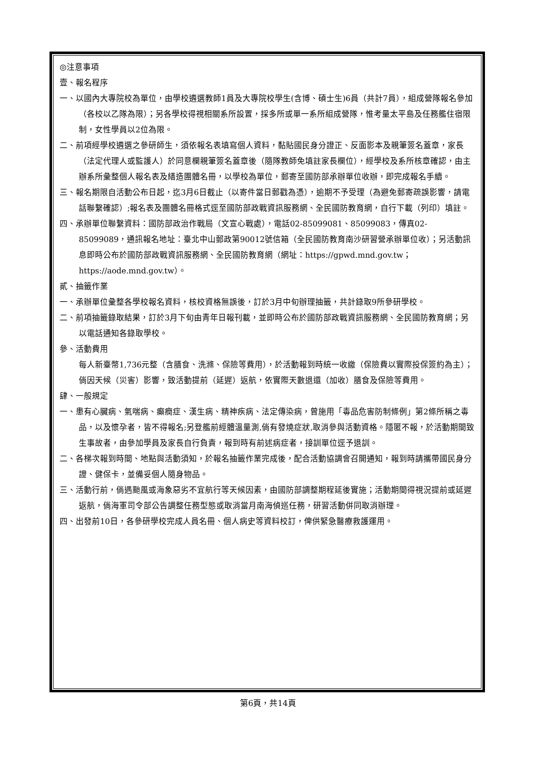◎注意事項
壹、報名程序
一、以國內大專院校為單位，由學校遴選教師1員及大專院校學生(含博、碩士生)6員（共計7員），組成營隊報名參加（各校以乙隊為限）；另各學校得視相關系所設置，採多所或單一系所組成營隊，惟考量太平島及任務艦住宿限制，女性學員以2位為限。
二、前項經學校遴選之參研師生，須依報名表填寫個人資料，黏貼國民身分證正、反面影本及親筆簽名蓋章，家長（法定代理人或監護人）於同意欄親筆簽名蓋章後（隨隊教師免填註家長欄位），經學校及系所核章確認，由主辦系所彙整個人報名表及繕造團體名冊，以學校為單位，郵寄至國防部承辦單位收辦，即完成報名手續。
三、報名期限自活動公布日起，迄3月6日截止（以寄件當日郵戳為憑），逾期不予受理（為避免郵寄疏誤影響，請電話聯繫確認）;報名表及團體名冊格式逕至國防部政戰資訊服務網、全民國防教育網，自行下載（列印）填註。
四、承辦單位聯繫資料：國防部政治作戰局（文宣心戰處），電話02-85099081、85099083，傳真02-85099089，通訊報名地址：臺北中山郵政第90012號信箱（全民國防教育南沙研習營承辦單位收）；另活動訊息即時公布於國防部政戰資訊服務網、全民國防教育網（網址：https://gpwd.mnd.gov.tw；https://aode.mnd.gov.tw）。
貳、抽籤作業
一、承辦單位彙整各學校報名資料，核校資格無誤後，訂於3月中旬辦理抽籤，共計錄取9所參研學校。
二、前項抽籤錄取結果，訂於3月下旬由青年日報刊載，並即時公布於國防部政戰資訊服務網、全民國防教育網；另以電話通知各錄取學校。
參、活動費用
每人新臺幣1,736元整（含膳食、洗滌、保險等費用），於活動報到時統一收繳（保險費以實際投保簽約為主）；倘因天候（災害）影響，致活動提前（延遲）返航，依實際天數退還（加收）膳食及保險等費用。
肆、一般規定
一、患有心臟病、氣喘病、癲癇症、漢生病、精神疾病、法定傳染病，曾施用「毒品危害防制條例」第2條所稱之毒品，以及懷孕者，皆不得報名;另登艦前經體溫量測,倘有發燒症狀,取消參與活動資格。隱匿不報，於活動期間致生事故者，由參加學員及家長自行負責，報到時有前述病症者，接訓單位逕予退訓。
二、各梯次報到時間、地點與活動須知，於報名抽籤作業完成後，配合活動協調會召開通知，報到時請攜帶國民身分證、健保卡，並備妥個人隨身物品。
三、活動行前，倘遇颱風或海象惡劣不宜航行等天候因素，由國防部調整期程延後實施；活動期間得視況提前或延遲返航，倘海軍司令部公告調整任務型態或取消當月南海偵巡任務，研習活動併同取消辦理。
四、出發前10日，各參研學校完成人員名冊、個人病史等資料校訂，俾供緊急醫療救護運用。
第6頁，共14頁